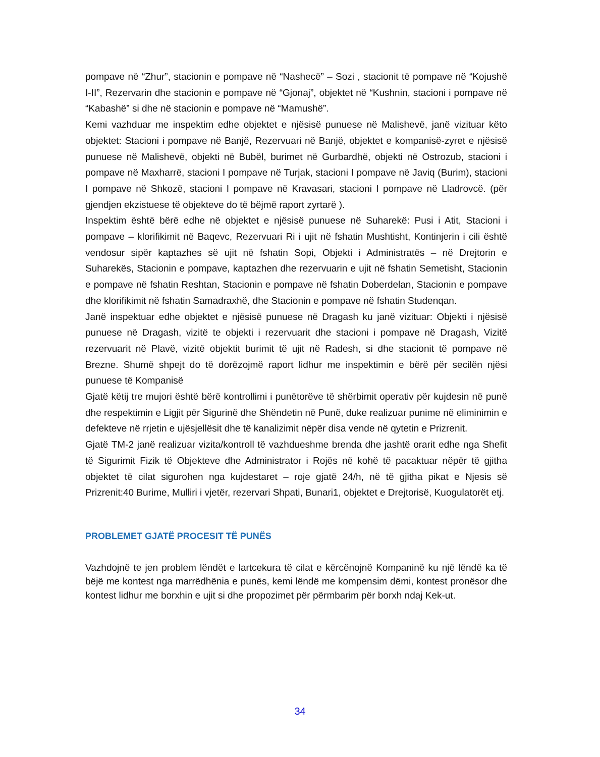pompave në “Zhur”, stacionin e pompave në “Nashecë” – Sozi , stacionit të pompave në “Kojushë I-II”, Rezervarin dhe stacionin e pompave në “Gjonaj”, objektet në “Kushnin, stacioni i pompave në “Kabashë” si dhe në stacionin e pompave në “Mamushë”.
Kemi vazhduar me inspektim edhe objektet e njësisë punuese në Malishevë, janë vizituar këto objektet: Stacioni i pompave në Banjë, Rezervuari në Banjë, objektet e kompanisë-zyret e njësisë punuese në Malishevë, objekti në Bubël, burimet në Gurbardhë, objekti në Ostrozub, stacioni i pompave në Maxharrë, stacioni I pompave në Turjak, stacioni I pompave në Javiq (Burim), stacioni I pompave në Shkozë, stacioni I pompave në Kravasari, stacioni I pompave në Lladrovcë. (për gjendjen ekzistuese të objekteve do të bëjmë raport zyrtarë ).
Inspektim është bërë edhe në objektet e njësisë punuese në Suharekë: Pusi i Atit, Stacioni i pompave – klorifikimit në Baqevc, Rezervuari Ri i ujit në fshatin Mushtisht, Kontinjerin i cili është vendosur sipër kaptazhes së ujit në fshatin Sopi, Objekti i Administratës – në Drejtorin e Suharekës, Stacionin e pompave, kaptazhen dhe rezervuarin e ujit në fshatin Semetisht, Stacionin e pompave në fshatin Reshtan, Stacionin e pompave në fshatin Doberdelan, Stacionin e pompave dhe klorifikimit në fshatin Samadraxhë, dhe Stacionin e pompave në fshatin Studenqan.
Janë inspektuar edhe objektet e njësisë punuese në Dragash ku janë vizituar: Objekti i njësisë punuese në Dragash, vizitë te objekti i rezervuarit dhe stacioni i pompave në Dragash, Vizitë rezervuarit në Plavë, vizitë objektit burimit të ujit në Radesh, si dhe stacionit të pompave në Brezne. Shumë shpejt do të dorëzojmë raport lidhur me inspektimin e bërë për secilën njësi punuese të Kompanisë
Gjatë këtij tre mujori është bërë kontrollimi i punëtorëve të shërbimit operativ për kujdesin në punë dhe respektimin e Ligjit për Sigurinë dhe Shëndetin në Punë, duke realizuar punime në eliminimin e defekteve në rrjetin e ujësjellësit dhe të kanalizimit nëpër disa vende në qytetin e Prizrenit.
Gjatë TM-2 janë realizuar vizita/kontroll të vazhdueshme brenda dhe jashtë orarit edhe nga Shefit të Sigurimit Fizik të Objekteve dhe Administrator i Rojës në kohë të pacaktuar nëpër të gjitha objektet të cilat sigurohen nga kujdestaret – roje gjatë 24/h, në të gjitha pikat e Njesis së Prizrenit:40 Burime, Mulliri i vjetër, rezervari Shpati, Bunari1, objektet e Drejtorisë, Kuogulatorët etj.
PROBLEMET GJATË PROCESIT TË PUNËS
Vazhdojnë te jen problem lëndët e lartcekura të cilat e kërcënojnë Kompaninë ku një lëndë ka të bëjë me kontest nga marrëdhënia e punës, kemi lëndë me kompensim dëmi, kontest pronësor dhe kontest lidhur me borxhin e ujit si dhe propozimet për përmbarim për borxh ndaj Kek-ut.
34